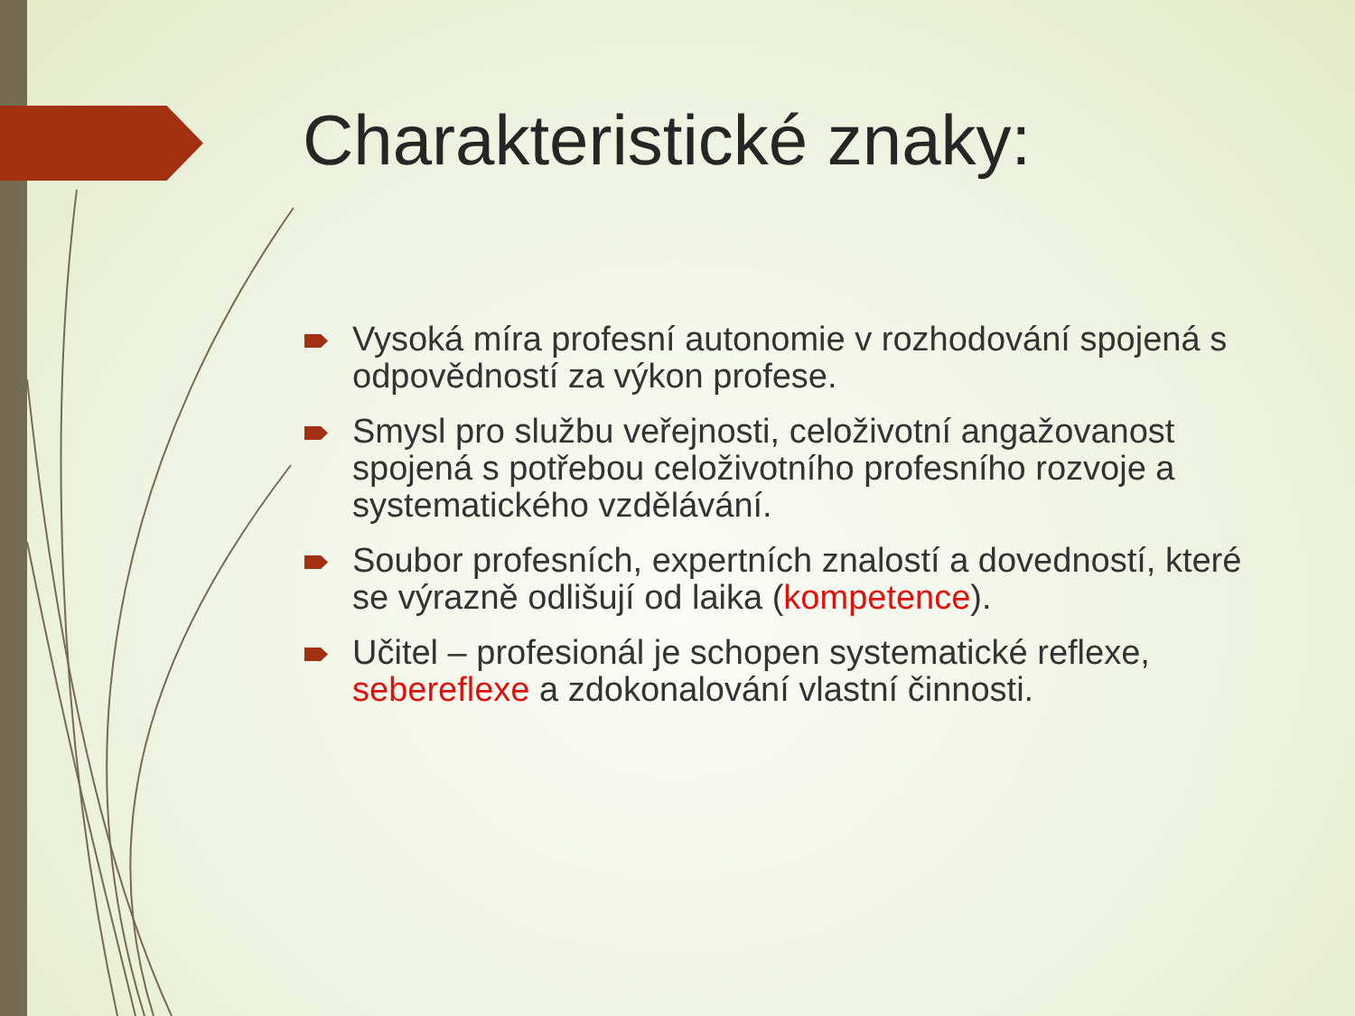Charakteristické znaky:
Vysoká míra profesní autonomie v rozhodování spojená s odpovědností za výkon profese.
Smysl pro službu veřejnosti, celoživotní angažovanost spojená s potřebou celoživotního profesního rozvoje a systematického vzdělávání.
Soubor profesních, expertních znalostí a dovedností, které se výrazně odlišují od laika (kompetence).
Učitel – profesionál je schopen systematické reflexe, sebereflexe a zdokonalování vlastní činnosti.